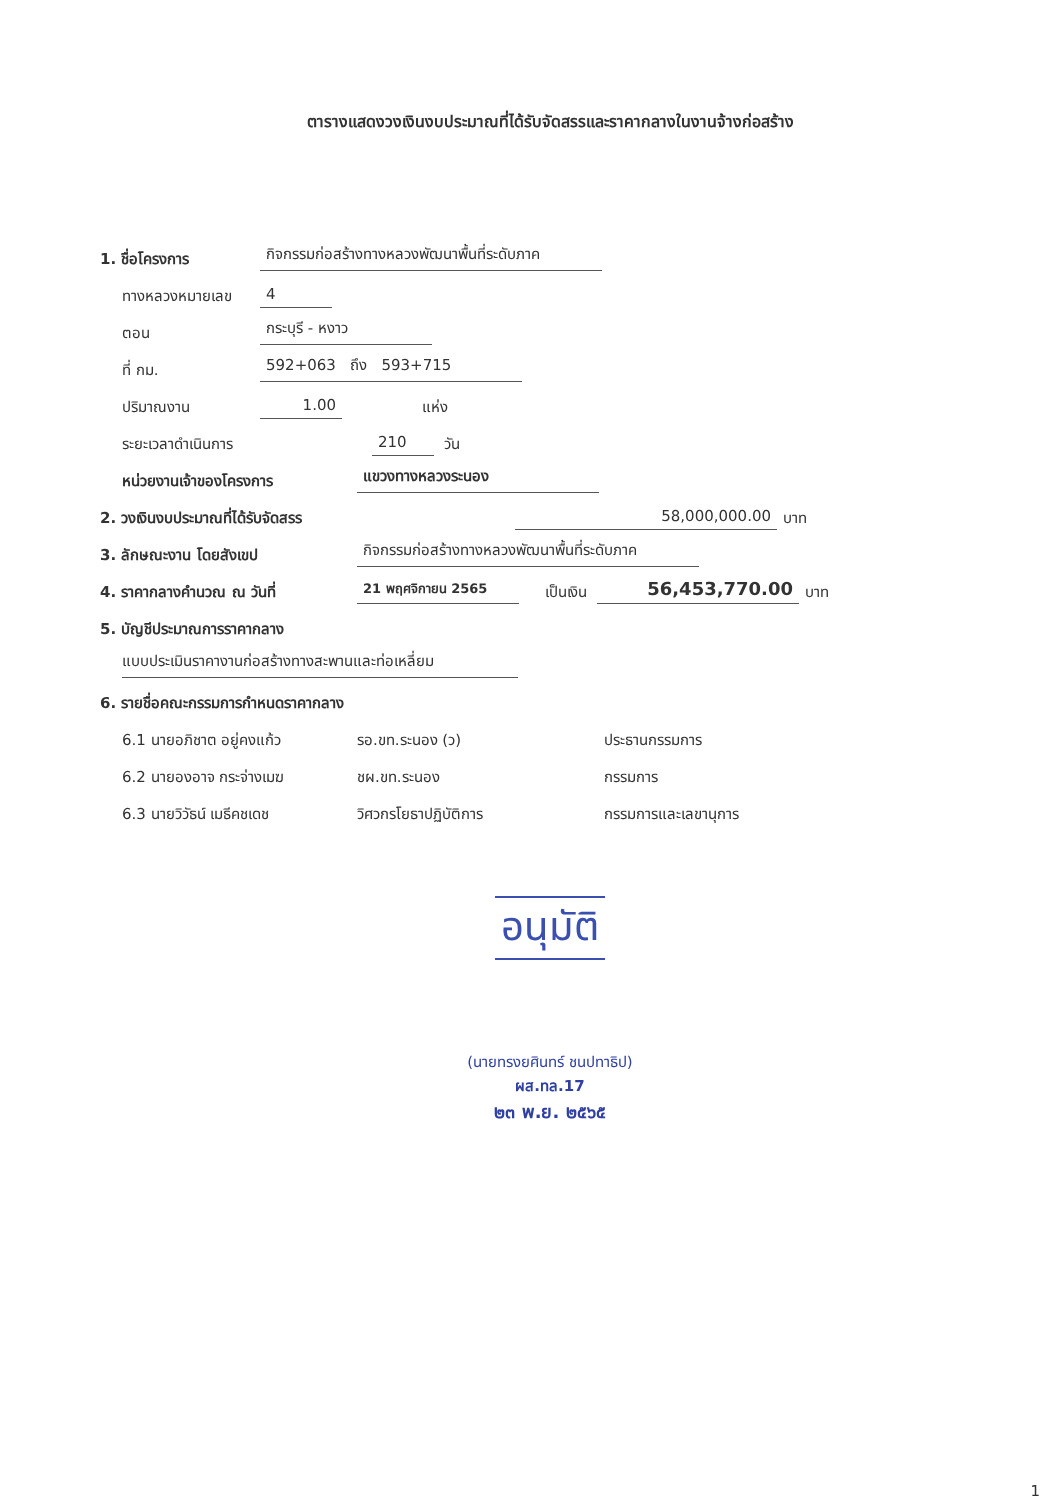ตารางแสดงวงเงินงบประมาณที่ได้รับจัดสรรและราคากลางในงานจ้างก่อสร้าง
1. ชื่อโครงการ กิจกรรมก่อสร้างทางหลวงพัฒนาพื้นที่ระดับภาค
ทางหลวงหมายเลข 4
ตอน กระบุรี - หงาว
ที่ กม. 592+063 ถึง 593+715
ปริมาณงาน 1.00 แห่ง
ระยะเวลาดำเนินการ 210 วัน
หน่วยงานเจ้าของโครงการ แขวงทางหลวงระนอง
2. วงเงินงบประมาณที่ได้รับจัดสรร 58,000,000.00 บาท
3. ลักษณะงาน โดยสังเขป กิจกรรมก่อสร้างทางหลวงพัฒนาพื้นที่ระดับภาค
4. ราคากลางคำนวณ ณ วันที่ 21 พฤศจิกายน 2565 เป็นเงิน 56,453,770.00 บาท
5. บัญชีประมาณการราคากลาง
แบบประเมินราคางานก่อสร้างทางสะพานและท่อเหลี่ยม
6. รายชื่อคณะกรรมการกำหนดราคากลาง
6.1 นายอภิชาต อยู่คงแก้ว รอ.ขท.ระนอง (ว) ประธานกรรมการ
6.2 นายองอาจ กระจ่างเมฆ ชผ.ขท.ระนอง กรรมการ
6.3 นายวิวัธน์ เมธีคชเดช วิศวกรโยธาปฏิบัติการ กรรมการและเลขานุการ
อนุมัติ
(นายทรงยศินทร์ ชนปทาธิป)
ผส.ทล.17
๒๓ พ.ย. ๒๕๖๕
1